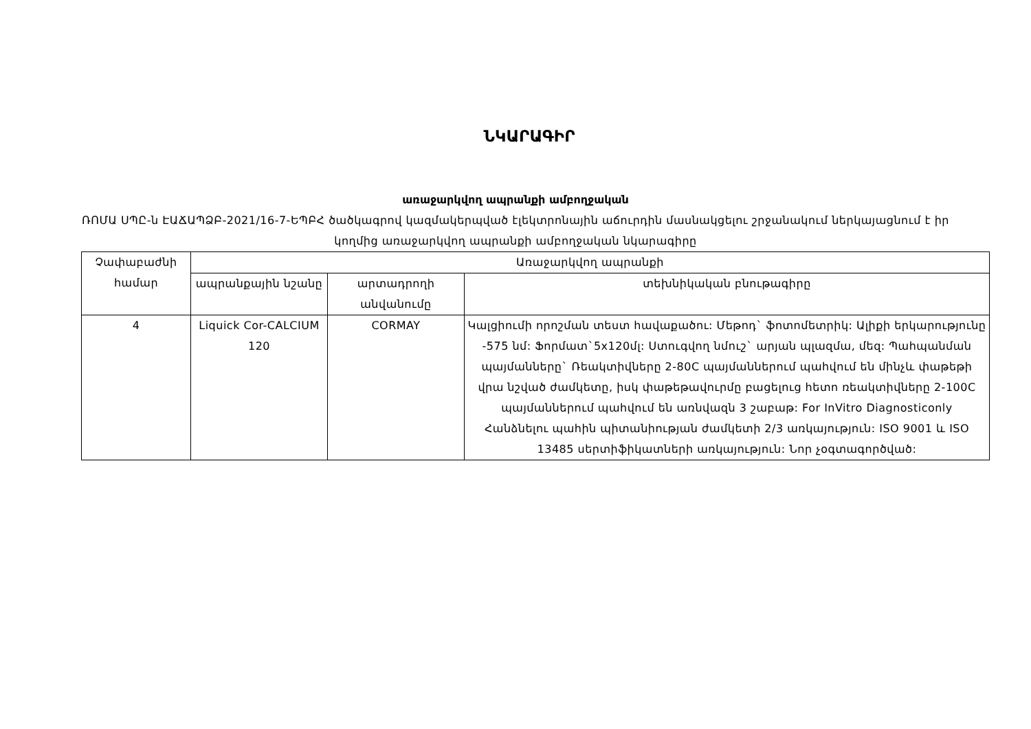ՆԿԱՐԱԳԻՐ
առաջարկվող ապրանքի ամբողջական
ՌՈՄԱ ՍՊԸ-ն ԷԱՃԱՊՁԲ-2021/16-7-ԵՊԲՀ ծածկագրով կազմակերպված էլեկտրոնային աճուրդին մասնակցելու շրջանակում ներկայացնում է իր կողմից առաջարկվող ապրանքի ամբողջական նկարագիրը
| Չափաբաժնի համար | Առաջարկվող ապրանքի | | |
| --- | --- | --- | --- |
| | ապրանքային նշանը | արտադրողի անվանումը | տեխնիկական բնութագիրը |
| 4 | Liquick Cor-CALCIUM 120 | CORMAY | Կալցիումի որոշման տեստ հավաքածու: Մեթոդ` ֆոտոմետրիկ: Ալիքի երկարությունը -575 նմ: Ֆորմատ`5x120մլ: Ստուգվող նմուշ` արյան պլազմա, մեզ: Պահպանման պայմանները` Ռեակտիվները 2-80C պայմաններում պահվում են մինչև փաթեթի վրա նշված ժամկետը, իսկ փաթեթավուրմը բացելուց հետո ռեակտիվները 2-100C պայմաններում պահվում են առնվազն 3 շաբաթ: For InVitro Diagnosticonly Հանձնելու պահին պիտանիության ժամկետի 2/3 առկայություն: ISO 9001 և ISO 13485 սերտիֆիկատների առկայություն: Նոր չօգտագործված: |